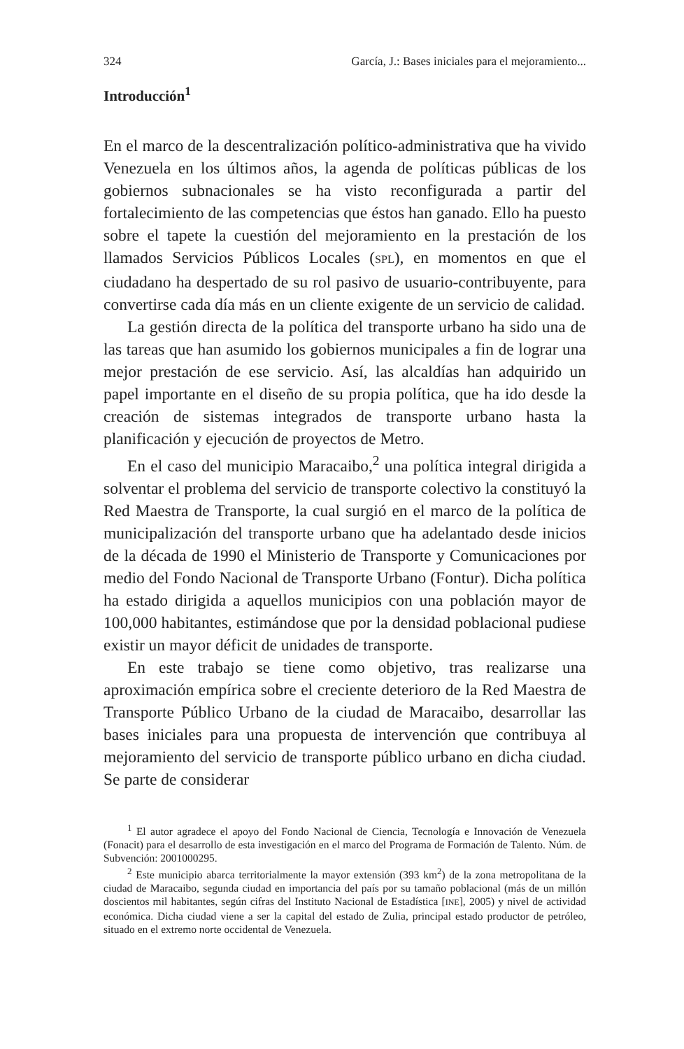324 García, J.: Bases iniciales para el mejoramiento...
Introducción<sup>1</sup>
En el marco de la descentralización político-administrativa que ha vivido Venezuela en los últimos años, la agenda de políticas públicas de los gobiernos subnacionales se ha visto reconfigurada a partir del fortalecimiento de las competencias que éstos han ganado. Ello ha puesto sobre el tapete la cuestión del mejoramiento en la prestación de los llamados Servicios Públicos Locales (SPL), en momentos en que el ciudadano ha despertado de su rol pasivo de usuario-contribuyente, para convertirse cada día más en un cliente exigente de un servicio de calidad.
La gestión directa de la política del transporte urbano ha sido una de las tareas que han asumido los gobiernos municipales a fin de lograr una mejor prestación de ese servicio. Así, las alcaldías han adquirido un papel importante en el diseño de su propia política, que ha ido desde la creación de sistemas integrados de transporte urbano hasta la planificación y ejecución de proyectos de Metro.
En el caso del municipio Maracaibo,<sup>2</sup> una política integral dirigida a solventar el problema del servicio de transporte colectivo la constituyó la Red Maestra de Transporte, la cual surgió en el marco de la política de municipalización del transporte urbano que ha adelantado desde inicios de la década de 1990 el Ministerio de Transporte y Comunicaciones por medio del Fondo Nacional de Transporte Urbano (Fontur). Dicha política ha estado dirigida a aquellos municipios con una población mayor de 100,000 habitantes, estimándose que por la densidad poblacional pudiese existir un mayor déficit de unidades de transporte.
En este trabajo se tiene como objetivo, tras realizarse una aproximación empírica sobre el creciente deterioro de la Red Maestra de Transporte Público Urbano de la ciudad de Maracaibo, desarrollar las bases iniciales para una propuesta de intervención que contribuya al mejoramiento del servicio de transporte público urbano en dicha ciudad. Se parte de considerar
<sup>1</sup> El autor agradece el apoyo del Fondo Nacional de Ciencia, Tecnología e Innovación de Venezuela (Fonacit) para el desarrollo de esta investigación en el marco del Programa de Formación de Talento. Núm. de Subvención: 2001000295.
<sup>2</sup> Este municipio abarca territorialmente la mayor extensión (393 km<sup>2</sup>) de la zona metropolitana de la ciudad de Maracaibo, segunda ciudad en importancia del país por su tamaño poblacional (más de un millón doscientos mil habitantes, según cifras del Instituto Nacional de Estadística [INE], 2005) y nivel de actividad económica. Dicha ciudad viene a ser la capital del estado de Zulia, principal estado productor de petróleo, situado en el extremo norte occidental de Venezuela.